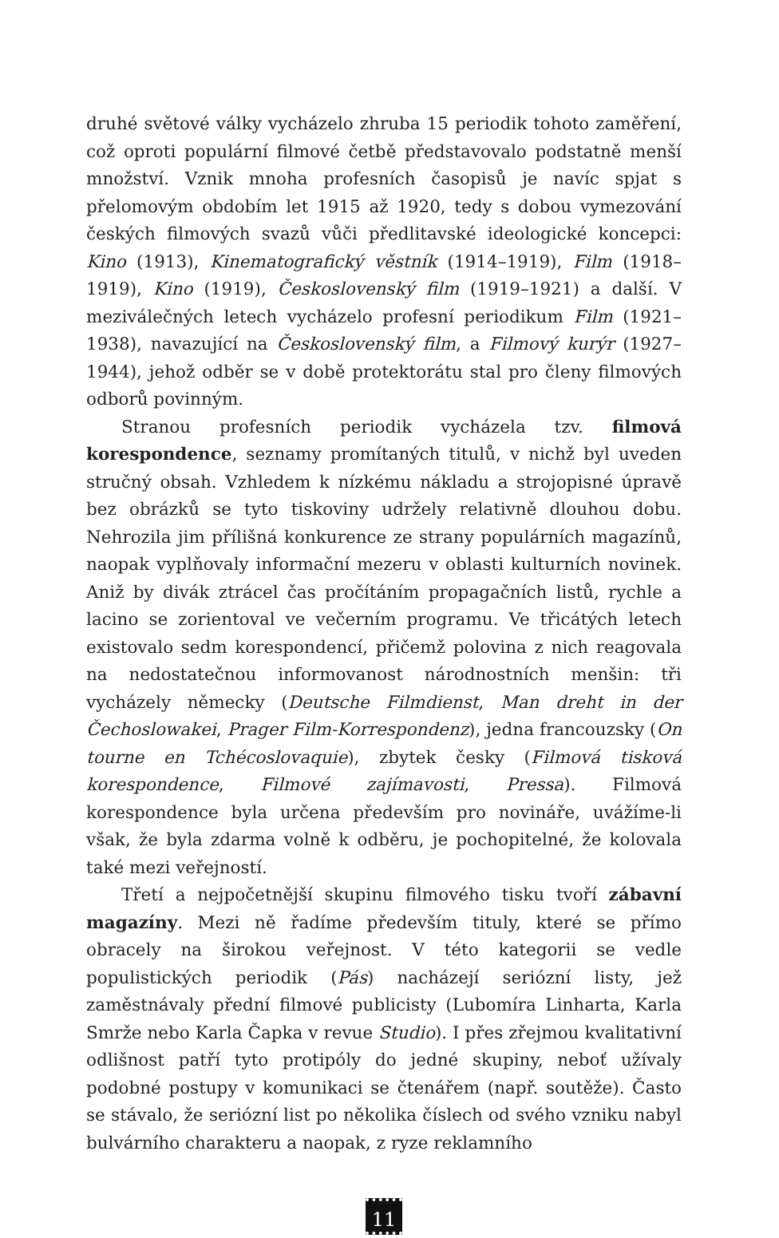druhé světové války vycházelo zhruba 15 periodik tohoto zaměření, což oproti populární filmové četbě představovalo podstatně menší množství. Vznik mnoha profesních časopisů je navíc spjat s přelomovým obdobím let 1915 až 1920, tedy s dobou vymezování českých filmových svazů vůči předlitavské ideologické koncepci: Kino (1913), Kinematografický věstník (1914–1919), Film (1918–1919), Kino (1919), Československý film (1919–1921) a další. V meziválečných letech vycházelo profesní periodikum Film (1921–1938), navazující na Československý film, a Filmový kurýr (1927–1944), jehož odběr se v době protektorátu stal pro členy filmových odborů povinným.
Stranou profesních periodik vycházela tzv. filmová korespondence, seznamy promítaných titulů, v nichž byl uveden stručný obsah. Vzhledem k nízkému nákladu a strojopisné úpravě bez obrázků se tyto tiskoviny udržely relativně dlouhou dobu. Nehrozila jim přílišná konkurence ze strany populárních magazínů, naopak vyplňovaly informační mezeru v oblasti kulturních novinek. Aniž by divák ztrácel čas pročítáním propagačních listů, rychle a lacino se zorientoval ve večerním programu. Ve třicátých letech existovalo sedm korespondencí, přičemž polovina z nich reagovala na nedostatečnou informovanost národnostních menšin: tři vycházely německy (Deutsche Filmdienst, Man dreht in der Čechoslowakei, Prager Film-Korrespondenz), jedna francouzsky (On tourne en Tchécoslovaquie), zbytek česky (Filmová tisková korespondence, Filmové zajímavosti, Pressa). Filmová korespondence byla určena především pro novináře, uvážíme-li však, že byla zdarma volně k odběru, je pochopitelné, že kolovala také mezi veřejností.
Třetí a nejpočetnější skupinu filmového tisku tvoří zábavní magazíny. Mezi ně řadíme především tituly, které se přímo obracely na širokou veřejnost. V této kategorii se vedle populistických periodik (Pás) nacházejí seriózní listy, jež zaměstnávaly přední filmové publicisty (Lubomíra Linharta, Karla Smrže nebo Karla Čapka v revue Studio). I přes zřejmou kvalitativní odlišnost patří tyto protipóly do jedné skupiny, neboť užívaly podobné postupy v komunikaci se čtenářem (např. soutěže). Často se stávalo, že seriózní list po několika číslech od svého vzniku nabyl bulvárního charakteru a naopak, z ryze reklamního
11